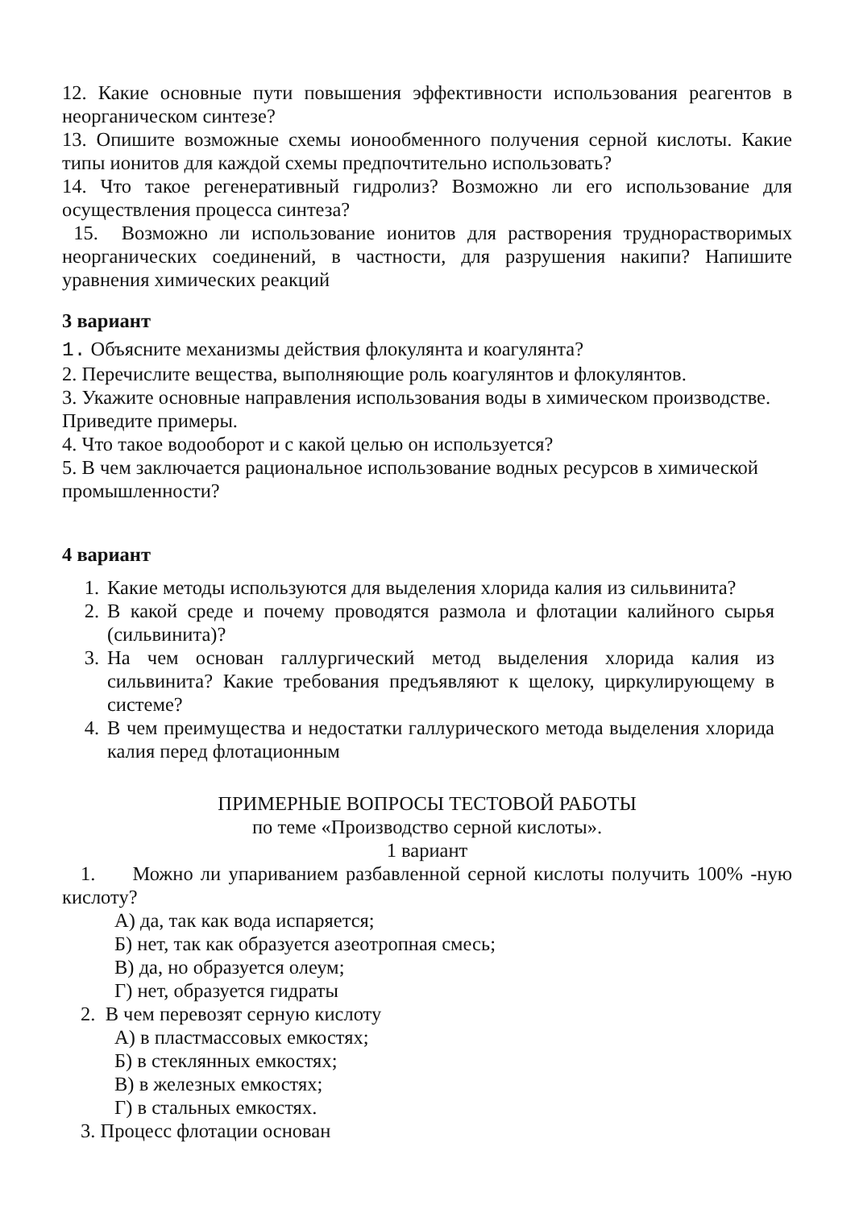12. Какие основные пути повышения эффективности использования реагентов в неорганическом синтезе?
13. Опишите возможные схемы ионообменного получения серной кислоты. Какие типы ионитов для каждой схемы предпочтительно использовать?
14. Что такое регенеративный гидролиз? Возможно ли его использование для осуществления процесса синтеза?
15. Возможно ли использование ионитов для растворения труднорастворимых неорганических соединений, в частности, для разрушения накипи? Напишите уравнения химических реакций
3 вариант
1. Объясните механизмы действия флокулянта и коагулянта?
2. Перечислите вещества, выполняющие роль коагулянтов и флокулянтов.
3. Укажите основные направления использования воды в химическом производстве. Приведите примеры.
4. Что такое водооборот и с какой целью он используется?
5. В чем заключается рациональное использование водных ресурсов в химической промышленности?
4 вариант
1. Какие методы используются для выделения хлорида калия из сильвинита?
2. В какой среде и почему проводятся размола и флотации калийного сырья (сильвинита)?
3. На чем основан галлургический метод выделения хлорида калия из сильвинита? Какие требования предъявляют к щелоку, циркулирующему в системе?
4. В чем преимущества и недостатки галлурического метода выделения хлорида калия перед флотационным
ПРИМЕРНЫЕ ВОПРОСЫ ТЕСТОВОЙ РАБОТЫ
по теме «Производство серной кислоты».
1 вариант
1. Можно ли упариванием разбавленной серной кислоты получить 100% -ную кислоту?
А) да, так как вода испаряется;
Б) нет, так как образуется азеотропная смесь;
В) да, но образуется олеум;
Г) нет, образуется гидраты
2. В чем перевозят серную кислоту
А) в пластмассовых емкостях;
Б) в стеклянных емкостях;
В) в железных емкостях;
Г) в стальных емкостях.
3. Процесс флотации основан